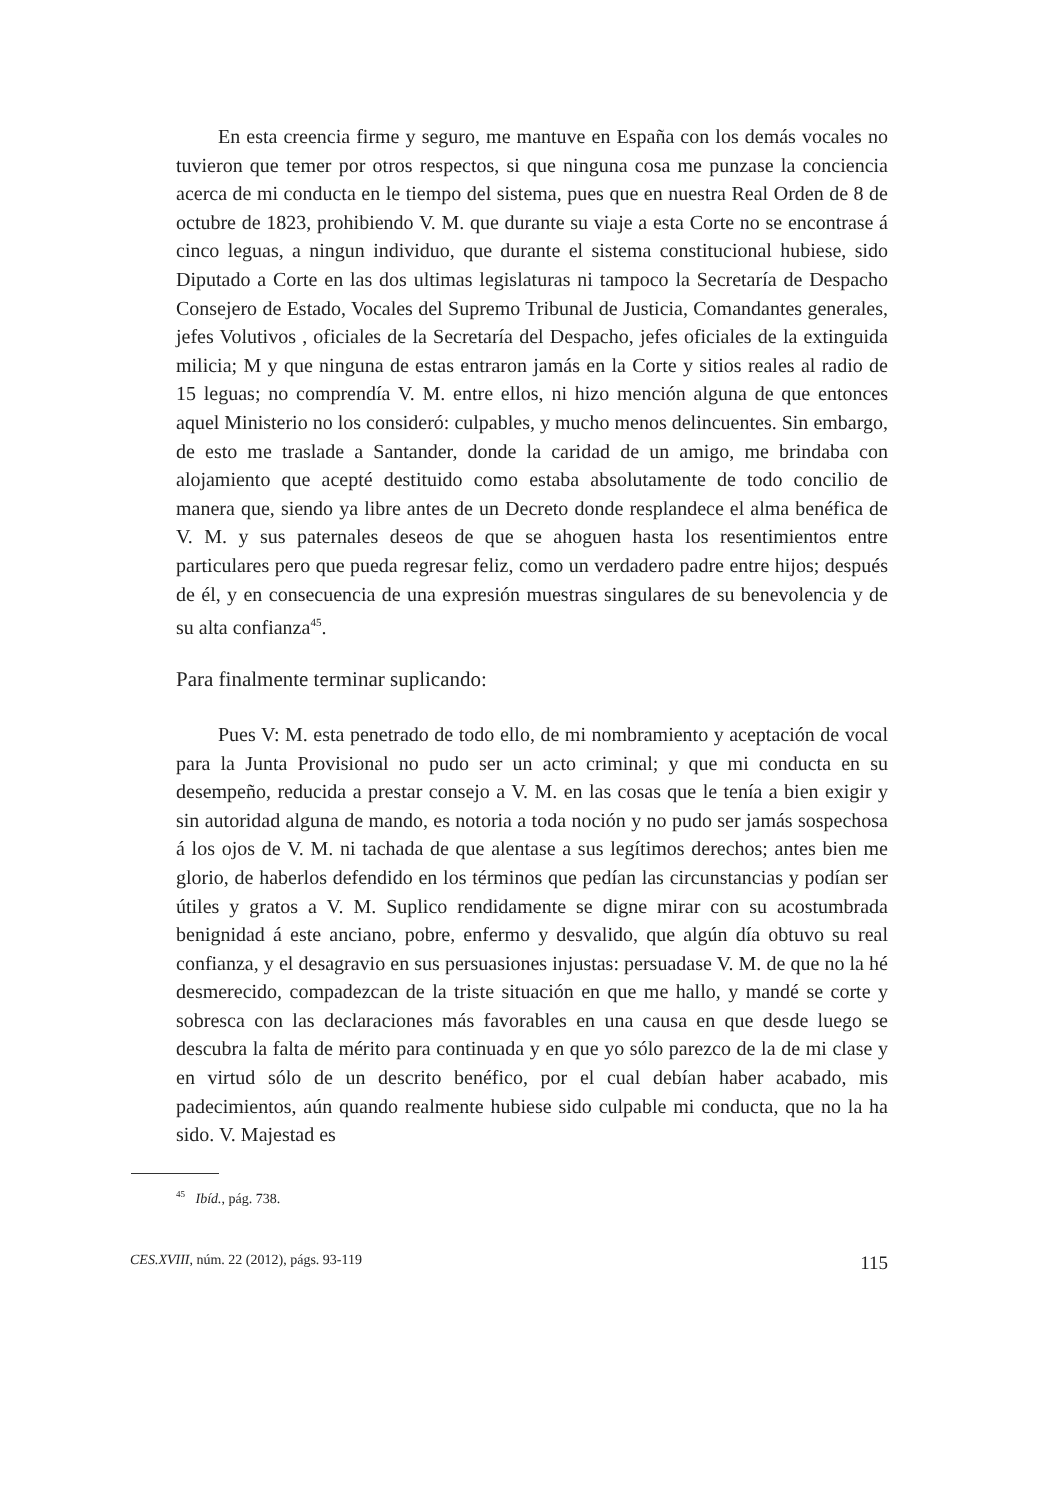En esta creencia firme y seguro, me mantuve en España con los demás vocales no tuvieron que temer por otros respectos, si que ninguna cosa me punzase la conciencia acerca de mi conducta en le tiempo del sistema, pues que en nuestra Real Orden de 8 de octubre de 1823, prohibiendo V. M. que durante su viaje a esta Corte no se encontrase á cinco leguas, a ningun individuo, que durante el sistema constitucional hubiese, sido Diputado a Corte en las dos ultimas legislaturas ni tampoco la Secretaría de Despacho Consejero de Estado, Vocales del Supremo Tribunal de Justicia, Comandantes generales, jefes Volutivos , oficiales de la Secretaría del Despacho, jefes oficiales de la extinguida milicia; M y que ninguna de estas entraron jamás en la Corte y sitios reales al radio de 15 leguas; no comprendía V. M. entre ellos, ni hizo mención alguna de que entonces aquel Ministerio no los consideró: culpables, y mucho menos delincuentes. Sin embargo, de esto me traslade a Santander, donde la caridad de un amigo, me brindaba con alojamiento que acepté destituido como estaba absolutamente de todo concilio de manera que, siendo ya libre antes de un Decreto donde resplandece el alma benéfica de V. M. y sus paternales deseos de que se ahoguen hasta los resentimientos entre particulares pero que pueda regresar feliz, como un verdadero padre entre hijos; después de él, y en consecuencia de una expresión muestras singulares de su benevolencia y de su alta confianza<sup>45</sup>.
Para finalmente terminar suplicando:
Pues V: M. esta penetrado de todo ello, de mi nombramiento y aceptación de vocal para la Junta Provisional no pudo ser un acto criminal; y que mi conducta en su desempeño, reducida a prestar consejo a V. M. en las cosas que le tenía a bien exigir y sin autoridad alguna de mando, es notoria a toda noción y no pudo ser jamás sospechosa á los ojos de V. M. ni tachada de que alentase a sus legítimos derechos; antes bien me glorio, de haberlos defendido en los términos que pedían las circunstancias y podían ser útiles y gratos a V. M. Suplico rendidamente se digne mirar con su acostumbrada benignidad á este anciano, pobre, enfermo y desvalido, que algún día obtuvo su real confianza, y el desagravio en sus persuasiones injustas: persuadase V. M. de que no la hé desmerecido, compadezcan de la triste situación en que me hallo, y mandé se corte y sobresca con las declaraciones más favorables en una causa en que desde luego se descubra la falta de mérito para continuada y en que yo sólo parezco de la de mi clase y en virtud sólo de un descrito benéfico, por el cual debían haber acabado, mis padecimientos, aún quando realmente hubiese sido culpable mi conducta, que no la ha sido. V. Majestad es
<sup>45</sup> Ibíd., pág. 738.
CES.XVIII, núm. 22 (2012), págs. 93-119 115